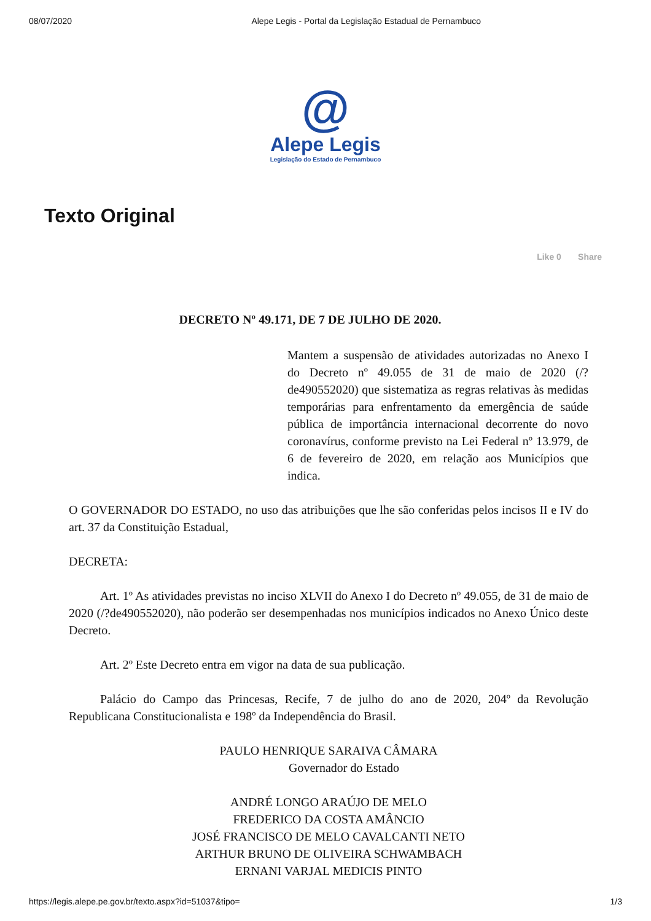08/07/2020 Alepe Legis - Portal da Legislação Estadual de Pernambuco
@
Alepe Legis
Legislação do Estado de Pernambuco
Texto Original
Like 0 Share
DECRETO Nº 49.171, DE 7 DE JULHO DE 2020.
Mantem a suspensão de atividades autorizadas no Anexo I do Decreto nº 49.055 de 31 de maio de 2020 (/?de490552020) que sistematiza as regras relativas às medidas temporárias para enfrentamento da emergência de saúde pública de importância internacional decorrente do novo coronavírus, conforme previsto na Lei Federal nº 13.979, de 6 de fevereiro de 2020, em relação aos Municípios que indica.
O GOVERNADOR DO ESTADO, no uso das atribuições que lhe são conferidas pelos incisos II e IV do art. 37 da Constituição Estadual,
DECRETA:
Art. 1º As atividades previstas no inciso XLVII do Anexo I do Decreto nº 49.055, de 31 de maio de 2020 (/?de490552020), não poderão ser desempenhadas nos municípios indicados no Anexo Único deste Decreto.
Art. 2º Este Decreto entra em vigor na data de sua publicação.
Palácio do Campo das Princesas, Recife, 7 de julho do ano de 2020, 204º da Revolução Republicana Constitucionalista e 198º da Independência do Brasil.
PAULO HENRIQUE SARAIVA CÂMARA
Governador do Estado
ANDRÉ LONGO ARAÚJO DE MELO
FREDERICO DA COSTA AMÂNCIO
JOSÉ FRANCISCO DE MELO CAVALCANTI NETO
ARTHUR BRUNO DE OLIVEIRA SCHWAMBACH
ERNANI VARJAL MEDICIS PINTO
https://legis.alepe.pe.gov.br/texto.aspx?id=51037&tipo= 1/3